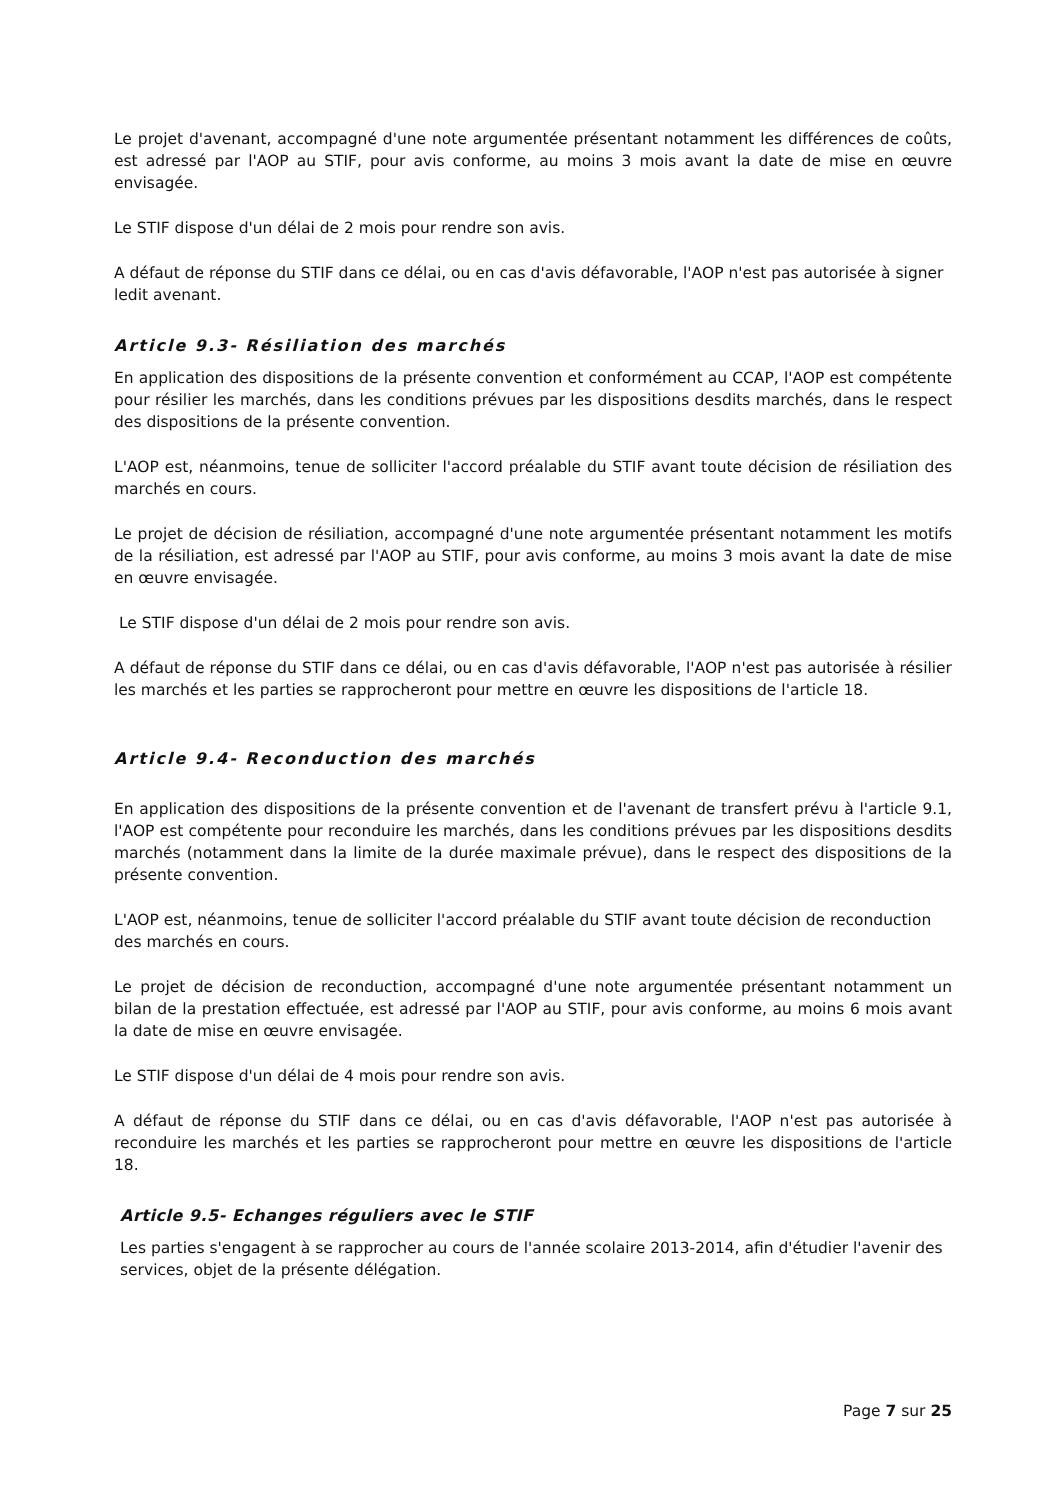Le projet d'avenant, accompagné d'une note argumentée présentant notamment les différences de coûts, est adressé par l'AOP au STIF, pour avis conforme, au moins 3 mois avant la date de mise en œuvre envisagée.
Le STIF dispose d'un délai de 2 mois pour rendre son avis.
A défaut de réponse du STIF dans ce délai, ou en cas d'avis défavorable, l'AOP n'est pas autorisée à signer ledit avenant.
Article 9.3- Résiliation des marchés
En application des dispositions de la présente convention et conformément au CCAP, l'AOP est compétente pour résilier les marchés, dans les conditions prévues par les dispositions desdits marchés, dans le respect des dispositions de la présente convention.
L'AOP est, néanmoins, tenue de solliciter l'accord préalable du STIF avant toute décision de résiliation des marchés en cours.
Le projet de décision de résiliation, accompagné d'une note argumentée présentant notamment les motifs de la résiliation, est adressé par l'AOP au STIF, pour avis conforme, au moins 3 mois avant la date de mise en œuvre envisagée.
Le STIF dispose d'un délai de 2 mois pour rendre son avis.
A défaut de réponse du STIF dans ce délai, ou en cas d'avis défavorable, l'AOP n'est pas autorisée à résilier les marchés et les parties se rapprocheront pour mettre en œuvre les dispositions de l'article 18.
Article 9.4- Reconduction des marchés
En application des dispositions de la présente convention et de l'avenant de transfert prévu à l'article 9.1, l'AOP est compétente pour reconduire les marchés, dans les conditions prévues par les dispositions desdits marchés (notamment dans la limite de la durée maximale prévue), dans le respect des dispositions de la présente convention.
L'AOP est, néanmoins, tenue de solliciter l'accord préalable du STIF avant toute décision de reconduction des marchés en cours.
Le projet de décision de reconduction, accompagné d'une note argumentée présentant notamment un bilan de la prestation effectuée, est adressé par l'AOP au STIF, pour avis conforme, au moins 6 mois avant la date de mise en œuvre envisagée.
Le STIF dispose d'un délai de 4 mois pour rendre son avis.
A défaut de réponse du STIF dans ce délai, ou en cas d'avis défavorable, l'AOP n'est pas autorisée à reconduire les marchés et les parties se rapprocheront pour mettre en œuvre les dispositions de l'article 18.
Article 9.5- Echanges réguliers avec le STIF
Les parties s'engagent à se rapprocher au cours de l'année scolaire 2013-2014, afin d'étudier l'avenir des services, objet de la présente délégation.
Page 7 sur 25